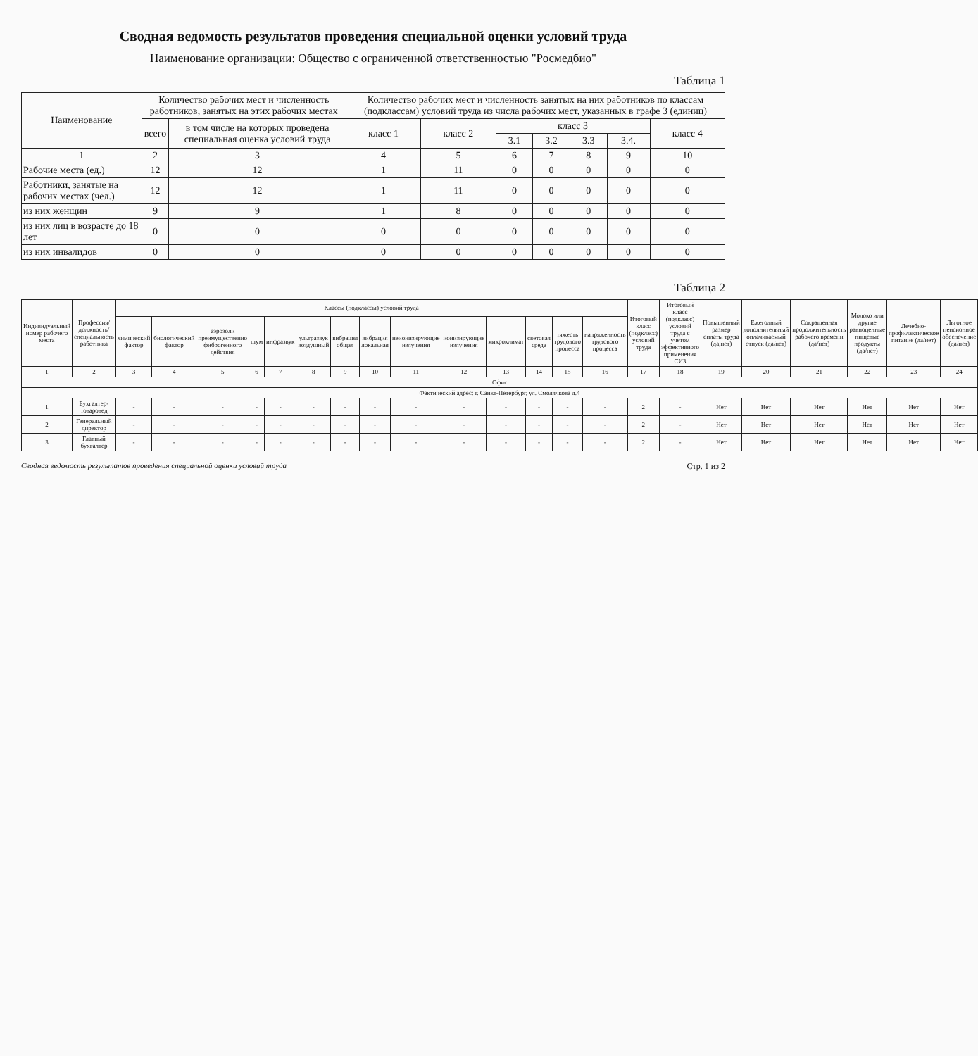Сводная ведомость результатов проведения специальной оценки условий труда
Наименование организации: Общество с ограниченной ответственностью "Росмедбио"
Таблица 1
| Наименование | Количество рабочих мест и численность работников, занятых на этих рабочих местах | | Количество рабочих мест и численность занятых на них работников по классам (подклассам) условий труда из числа рабочих мест, указанных в графе 3 (единиц) | | | | | | |
| --- | --- | --- | --- | --- | --- | --- | --- | --- | --- |
| | всего | в том числе на которых проведена специальная оценка условий труда | класс 1 | класс 2 | класс 3 | | | | класс 4 |
| | | | | | 3.1 | 3.2 | 3.3 | 3.4. | |
| 1 | 2 | 3 | 4 | 5 | 6 | 7 | 8 | 9 | 10 |
| Рабочие места (ед.) | 12 | 12 | 1 | 11 | 0 | 0 | 0 | 0 | 0 |
| Работники, занятые на рабочих местах (чел.) | 12 | 12 | 1 | 11 | 0 | 0 | 0 | 0 | 0 |
| из них женщин | 9 | 9 | 1 | 8 | 0 | 0 | 0 | 0 | 0 |
| из них лиц в возрасте до 18 лет | 0 | 0 | 0 | 0 | 0 | 0 | 0 | 0 | 0 |
| из них инвалидов | 0 | 0 | 0 | 0 | 0 | 0 | 0 | 0 | 0 |
Таблица 2
| Индивидуальный номер рабочего места | Профессия/должность/специальность работника | Классы (подклассы) условий труда | | | | | | | | | | | | | | Итоговый класс (подкласс) условий труда | Итоговый класс (подкласс) условий труда с учетом эффективного применения СИЗ | Повышенный размер оплаты труда (да,нет) | Ежегодный дополнительный оплачиваемый отпуск (да/нет) | Сокращенная продолжительность рабочего времени (да/нет) | Молоко или другие равноценные пищевые продукты (да/нет) | Лечебно-профилактическое питание (да/нет) | Льготное пенсионное обеспечение (да/нет) |
| --- | --- | --- | --- | --- | --- | --- | --- | --- | --- | --- | --- | --- | --- | --- | --- | --- | --- | --- | --- | --- | --- | --- | --- |
| | | химический фактор | биологический фактор | аэрозоли преимущественно фиброгенного действия | шум | инфразвук | ультразвук воздушный | вибрация общая | вибрация локальная | неионизирующие излучения | ионизирующие излучения | микроклимат | световая среда | тяжесть трудового процесса | напряженность трудового процесса | | | | | | | | |
| 1 | 2 | 3 | 4 | 5 | 6 | 7 | 8 | 9 | 10 | 11 | 12 | 13 | 14 | 15 | 16 | 17 | 18 | 19 | 20 | 21 | 22 | 23 | 24 |
| Офис | | | | | | | | | | | | | | | | | | | | | | | |
| Фактический адрес: г. Санкт-Петербург, ул. Смолячкова д.4 | | | | | | | | | | | | | | | | | | | | | | | |
| 1 | Бухгалтер-товаровед | - | - | - | - | - | - | - | - | - | - | - | - | - | - | 2 | - | Нет | Нет | Нет | Нет | Нет | Нет |
| 2 | Генеральный директор | - | - | - | - | - | - | - | - | - | - | - | - | - | - | 2 | - | Нет | Нет | Нет | Нет | Нет | Нет |
| 3 | Главный бухгалтер | - | - | - | - | - | - | - | - | - | - | - | - | - | - | 2 | - | Нет | Нет | Нет | Нет | Нет | Нет |
Сводная ведомость результатов проведения специальной оценки условий труда Стр. 1 из 2